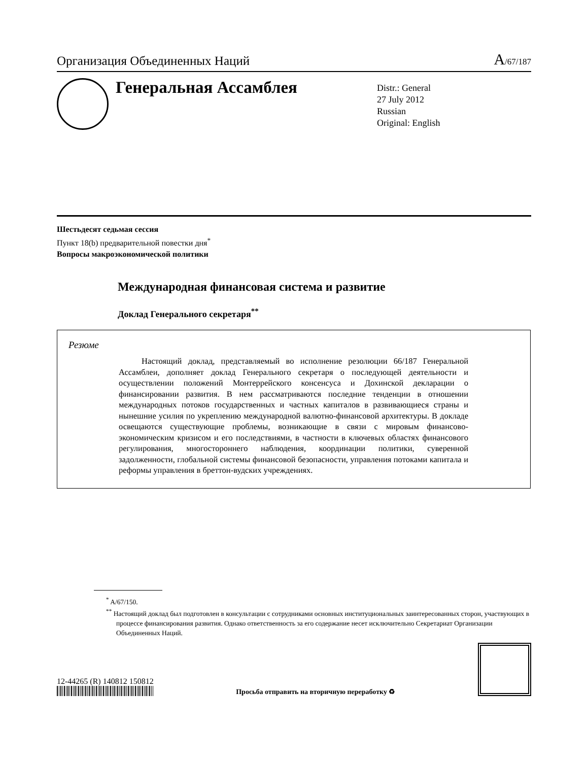Организация Объединенных Наций A/67/187
Генеральная Ассамблея
Distr.: General
27 July 2012
Russian
Original: English
Шестьдесят седьмая сессия
Пункт 18(b) предварительной повестки дня<sup>*</sup>
Вопросы макроэкономической политики
Международная финансовая система и развитие
Доклад Генерального секретаря<sup>**</sup>
Резюме
Настоящий доклад, представляемый во исполнение резолюции 66/187 Генеральной Ассамблеи, дополняет доклад Генерального секретаря о последующей деятельности и осуществлении положений Монтеррейского консенсуса и Дохинской декларации о финансировании развития. В нем рассматриваются последние тенденции в отношении международных потоков государственных и частных капиталов в развивающиеся страны и нынешние усилия по укреплению международной валютно-финансовой архитектуры. В докладе освещаются существующие проблемы, возникающие в связи с мировым финансово-экономическим кризисом и его последствиями, в частности в ключевых областях финансового регулирования, многостороннего наблюдения, координации политики, суверенной задолженности, глобальной системы финансовой безопасности, управления потоками капитала и реформы управления в бреттон-вудских учреждениях.
<sup>*</sup> A/67/150.
<sup>**</sup> Настоящий доклад был подготовлен в консультации с сотрудниками основных институциональных заинтересованных сторон, участвующих в процессе финансирования развития. Однако ответственность за его содержание несет исключительно Секретариат Организации Объединенных Наций.
12-44265 (R) 140812 150812
Просьба отправить на вторичную переработку ♻